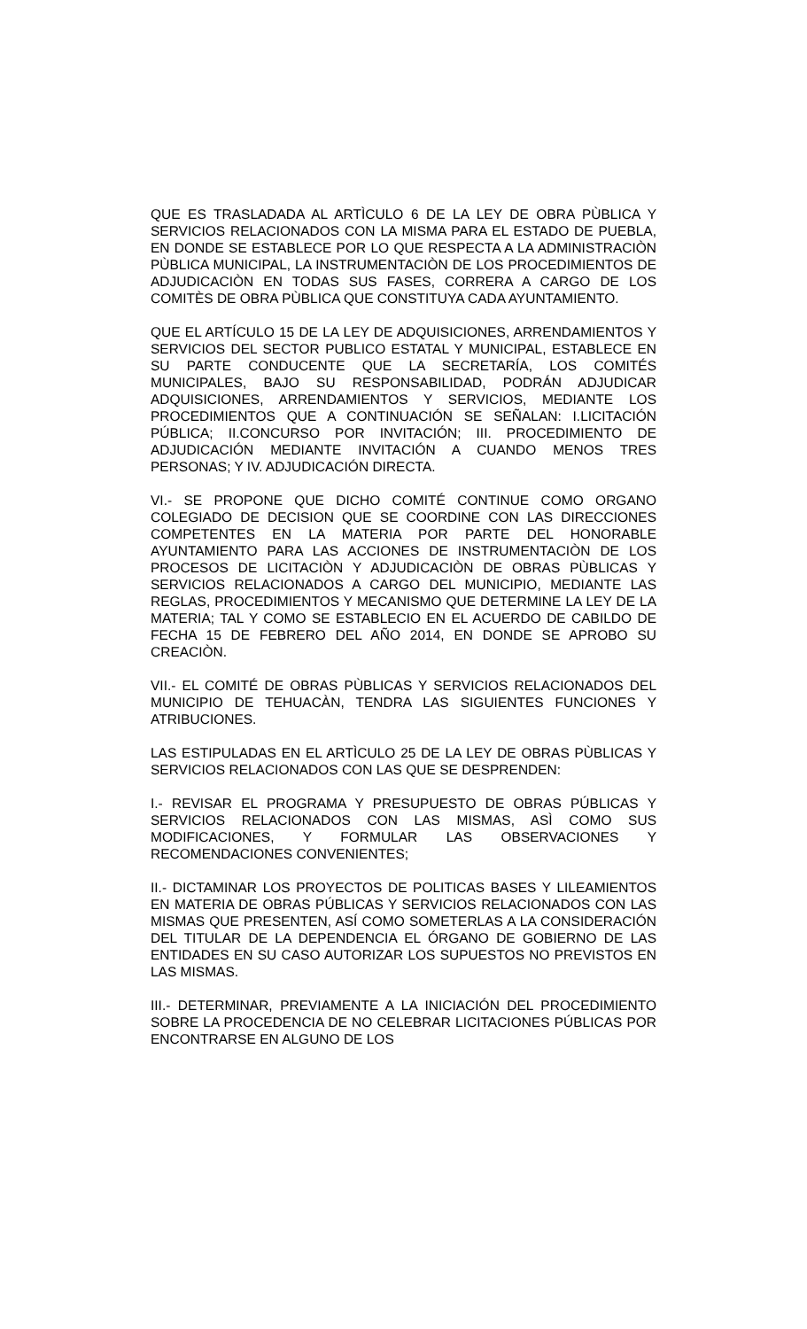QUE ES TRASLADADA AL ARTÌCULO 6 DE LA LEY DE OBRA PÙBLICA Y SERVICIOS RELACIONADOS CON LA MISMA PARA EL ESTADO DE PUEBLA, EN DONDE SE ESTABLECE POR LO QUE RESPECTA A LA ADMINISTRACIÒN PÙBLICA MUNICIPAL, LA INSTRUMENTACIÒN DE LOS PROCEDIMIENTOS DE ADJUDICACIÒN EN TODAS SUS FASES, CORRERA A CARGO DE LOS COMITÈS DE OBRA PÙBLICA QUE CONSTITUYA CADA AYUNTAMIENTO.
QUE EL ARTÍCULO 15 DE LA LEY DE ADQUISICIONES, ARRENDAMIENTOS Y SERVICIOS DEL SECTOR PUBLICO ESTATAL Y MUNICIPAL, ESTABLECE EN SU PARTE CONDUCENTE QUE LA SECRETARÍA, LOS COMITÉS MUNICIPALES, BAJO SU RESPONSABILIDAD, PODRÁN ADJUDICAR ADQUISICIONES, ARRENDAMIENTOS Y SERVICIOS, MEDIANTE LOS PROCEDIMIENTOS QUE A CONTINUACIÓN SE SEÑALAN: I.LICITACIÓN PÚBLICA; II.CONCURSO POR INVITACIÓN; III. PROCEDIMIENTO DE ADJUDICACIÓN MEDIANTE INVITACIÓN A CUANDO MENOS TRES PERSONAS; Y IV. ADJUDICACIÓN DIRECTA.
VI.- SE PROPONE QUE DICHO COMITÉ CONTINUE COMO ORGANO COLEGIADO DE DECISION QUE SE COORDINE CON LAS DIRECCIONES COMPETENTES EN LA MATERIA POR PARTE DEL HONORABLE AYUNTAMIENTO PARA LAS ACCIONES DE INSTRUMENTACIÒN DE LOS PROCESOS DE LICITACIÒN Y ADJUDICACIÒN DE OBRAS PÙBLICAS Y SERVICIOS RELACIONADOS A CARGO DEL MUNICIPIO, MEDIANTE LAS REGLAS, PROCEDIMIENTOS Y MECANISMO QUE DETERMINE LA LEY DE LA MATERIA; TAL Y COMO SE ESTABLECIO EN EL ACUERDO DE CABILDO DE FECHA 15 DE FEBRERO DEL AÑO 2014, EN DONDE SE APROBO SU CREACIÒN.
VII.- EL COMITÉ DE OBRAS PÙBLICAS Y SERVICIOS RELACIONADOS DEL MUNICIPIO DE TEHUACÀN, TENDRA LAS SIGUIENTES FUNCIONES Y ATRIBUCIONES.
LAS ESTIPULADAS EN EL ARTÌCULO 25 DE LA LEY DE OBRAS PÙBLICAS Y SERVICIOS RELACIONADOS CON LAS QUE SE DESPRENDEN:
I.- REVISAR EL PROGRAMA Y PRESUPUESTO DE OBRAS PÚBLICAS Y SERVICIOS RELACIONADOS CON LAS MISMAS, ASÌ COMO SUS MODIFICACIONES, Y FORMULAR LAS OBSERVACIONES Y RECOMENDACIONES CONVENIENTES;
II.- DICTAMINAR LOS PROYECTOS DE POLITICAS BASES Y LILEAMIENTOS EN MATERIA DE OBRAS PÚBLICAS Y SERVICIOS RELACIONADOS CON LAS MISMAS QUE PRESENTEN, ASÍ COMO SOMETERLAS A LA CONSIDERACIÓN DEL TITULAR DE LA DEPENDENCIA EL ÓRGANO DE GOBIERNO DE LAS ENTIDADES EN SU CASO AUTORIZAR LOS SUPUESTOS NO PREVISTOS EN LAS MISMAS.
III.- DETERMINAR, PREVIAMENTE A LA INICIACIÓN DEL PROCEDIMIENTO SOBRE LA PROCEDENCIA DE NO CELEBRAR LICITACIONES PÚBLICAS POR ENCONTRARSE EN ALGUNO DE LOS